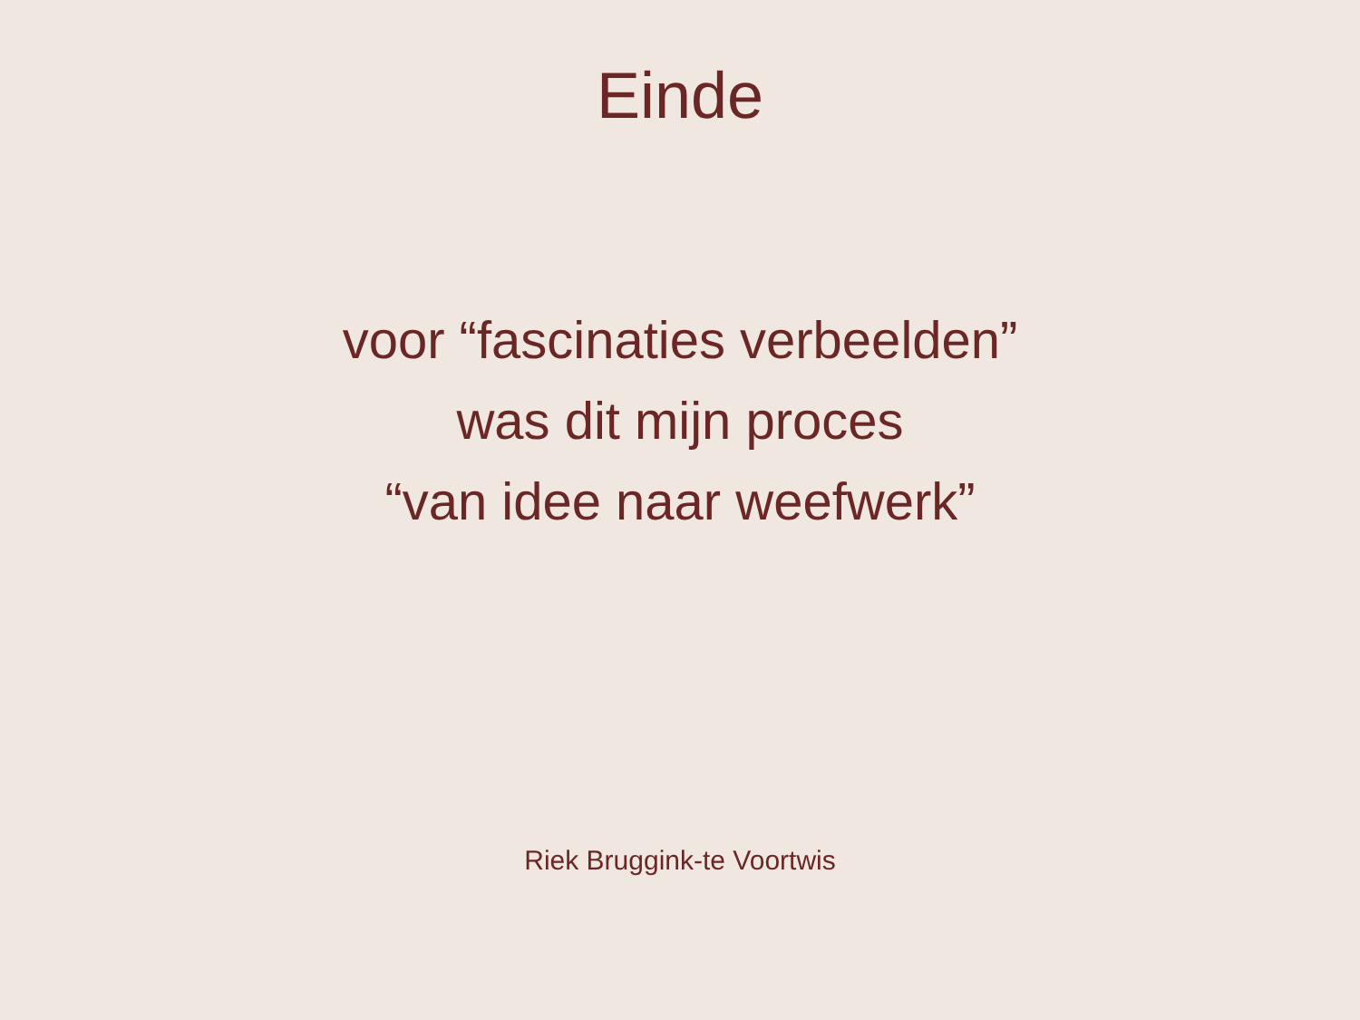Einde
voor “fascinaties verbeelden”
was dit mijn proces
“van idee naar weefwerk”
Riek Bruggink-te Voortwis